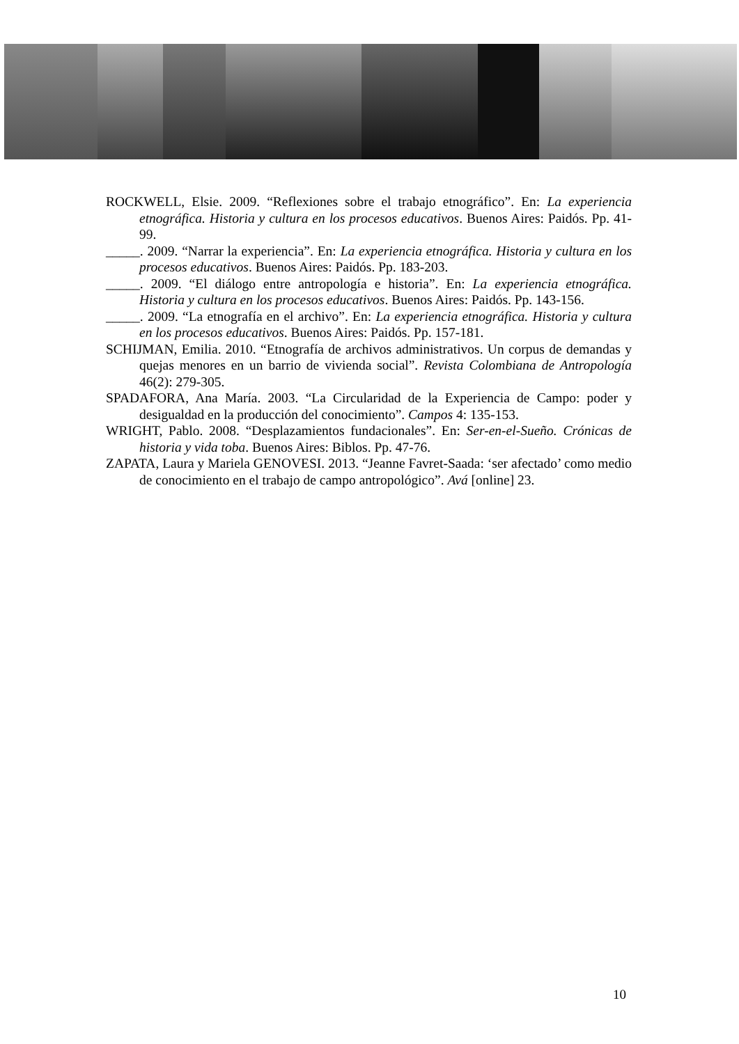ROCKWELL, Elsie. 2009. “Reflexiones sobre el trabajo etnográfico”. En: La experiencia etnográfica. Historia y cultura en los procesos educativos. Buenos Aires: Paidós. Pp. 41-99.
_____. 2009. “Narrar la experiencia”. En: La experiencia etnográfica. Historia y cultura en los procesos educativos. Buenos Aires: Paidós. Pp. 183-203.
_____. 2009. “El diálogo entre antropología e historia”. En: La experiencia etnográfica. Historia y cultura en los procesos educativos. Buenos Aires: Paidós. Pp. 143-156.
_____. 2009. “La etnografía en el archivo”. En: La experiencia etnográfica. Historia y cultura en los procesos educativos. Buenos Aires: Paidós. Pp. 157-181.
SCHIJMAN, Emilia. 2010. “Etnografía de archivos administrativos. Un corpus de demandas y quejas menores en un barrio de vivienda social”. Revista Colombiana de Antropología 46(2): 279-305.
SPADAFORA, Ana María. 2003. “La Circularidad de la Experiencia de Campo: poder y desigualdad en la producción del conocimiento”. Campos 4: 135-153.
WRIGHT, Pablo. 2008. “Desplazamientos fundacionales”. En: Ser-en-el-Sueño. Crónicas de historia y vida toba. Buenos Aires: Biblos. Pp. 47-76.
ZAPATA, Laura y Mariela GENOVESI. 2013. “Jeanne Favret-Saada: ‘ser afectado’ como medio de conocimiento en el trabajo de campo antropológico”. Avá [online] 23.
10